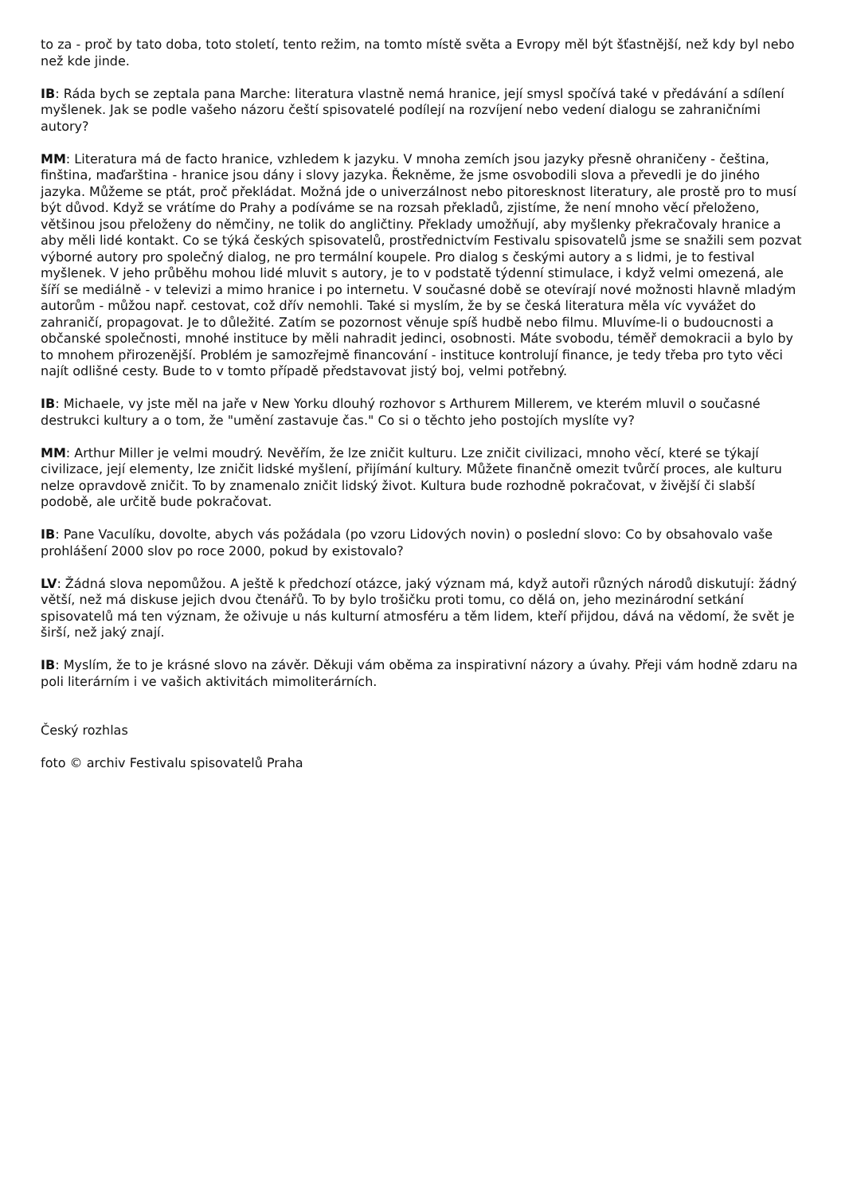to za - proč by tato doba, toto století, tento režim, na tomto místě světa a Evropy měl být šťastnější, než kdy byl nebo než kde jinde.
IB: Ráda bych se zeptala pana Marche: literatura vlastně nemá hranice, její smysl spočívá také v předávání a sdílení myšlenek. Jak se podle vašeho názoru čeští spisovatelé podílejí na rozvíjení nebo vedení dialogu se zahraničními autory?
MM: Literatura má de facto hranice, vzhledem k jazyku. V mnoha zemích jsou jazyky přesně ohraničeny - čeština, finština, maďarština - hranice jsou dány i slovy jazyka. Řekněme, že jsme osvobodili slova a převedli je do jiného jazyka. Můžeme se ptát, proč překládat. Možná jde o univerzálnost nebo pitoresknost literatury, ale prostě pro to musí být důvod. Když se vrátíme do Prahy a podíváme se na rozsah překladů, zjistíme, že není mnoho věcí přeloženo, většinou jsou přeloženy do němčiny, ne tolik do angličtiny. Překlady umožňují, aby myšlenky překračovaly hranice a aby měli lidé kontakt. Co se týká českých spisovatelů, prostřednictvím Festivalu spisovatelů jsme se snažili sem pozvat výborné autory pro společný dialog, ne pro termální koupele. Pro dialog s českými autory a s lidmi, je to festival myšlenek. V jeho průběhu mohou lidé mluvit s autory, je to v podstatě týdenní stimulace, i když velmi omezená, ale šíří se mediálně - v televizi a mimo hranice i po internetu. V současné době se otevírají nové možnosti hlavně mladým autorům - můžou např. cestovat, což dřív nemohli. Také si myslím, že by se česká literatura měla víc vyvážet do zahraničí, propagovat. Je to důležité. Zatím se pozornost věnuje spíš hudbě nebo filmu. Mluvíme-li o budoucnosti a občanské společnosti, mnohé instituce by měli nahradit jedinci, osobnosti. Máte svobodu, téměř demokracii a bylo by to mnohem přirozenější. Problém je samozřejmě financování - instituce kontrolují finance, je tedy třeba pro tyto věci najít odlišné cesty. Bude to v tomto případě představovat jistý boj, velmi potřebný.
IB: Michaele, vy jste měl na jaře v New Yorku dlouhý rozhovor s Arthurem Millerem, ve kterém mluvil o současné destrukci kultury a o tom, že "umění zastavuje čas." Co si o těchto jeho postojích myslíte vy?
MM: Arthur Miller je velmi moudrý. Nevěřím, že lze zničit kulturu. Lze zničit civilizaci, mnoho věcí, které se týkají civilizace, její elementy, lze zničit lidské myšlení, přijímání kultury. Můžete finančně omezit tvůrčí proces, ale kulturu nelze opravdově zničit. To by znamenalo zničit lidský život. Kultura bude rozhodně pokračovat, v živější či slabší podobě, ale určitě bude pokračovat.
IB: Pane Vaculíku, dovolte, abych vás požádala (po vzoru Lidových novin) o poslední slovo: Co by obsahovalo vaše prohlášení 2000 slov po roce 2000, pokud by existovalo?
LV: Žádná slova nepomůžou. A ještě k předchozí otázce, jaký význam má, když autoři různých národů diskutují: žádný větší, než má diskuse jejich dvou čtenářů. To by bylo trošičku proti tomu, co dělá on, jeho mezinárodní setkání spisovatelů má ten význam, že oživuje u nás kulturní atmosféru a těm lidem, kteří přijdou, dává na vědomí, že svět je širší, než jaký znají.
IB: Myslím, že to je krásné slovo na závěr. Děkuji vám oběma za inspirativní názory a úvahy. Přeji vám hodně zdaru na poli literárním i ve vašich aktivitách mimoliterárních.
Český rozhlas
foto © archiv Festivalu spisovatelů Praha